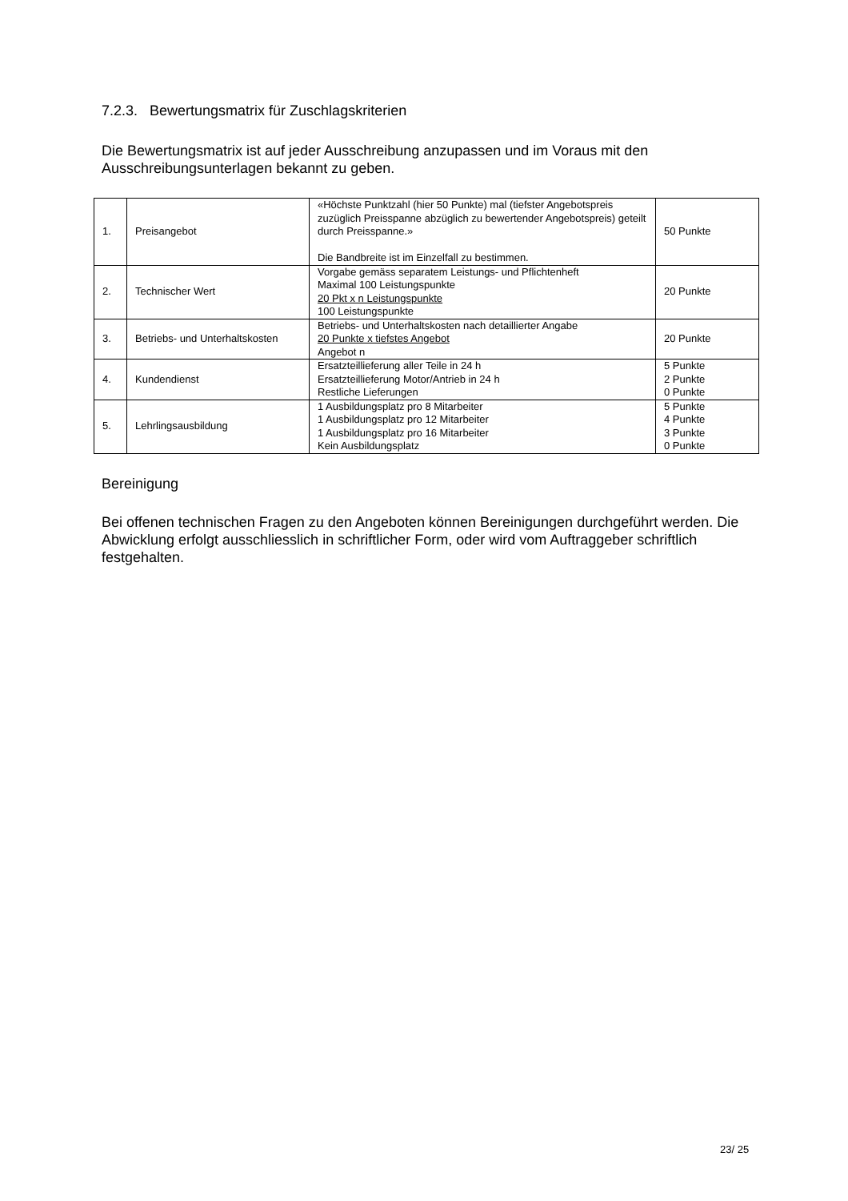7.2.3. Bewertungsmatrix für Zuschlagskriterien
Die Bewertungsmatrix ist auf jeder Ausschreibung anzupassen und im Voraus mit den Ausschreibungsunterlagen bekannt zu geben.
| 1. | Preisangebot | «Höchste Punktzahl (hier 50 Punkte) mal (tiefster Angebotspreis zuzüglich Preisspanne abzüglich zu bewertender Angebotspreis) geteilt durch Preisspanne.» Die Bandbreite ist im Einzelfall zu bestimmen. | 50 Punkte |
| 2. | Technischer Wert | Vorgabe gemäss separatem Leistungs- und Pflichtenheft Maximal 100 Leistungspunkte 20 Pkt x n Leistungspunkte 100 Leistungspunkte | 20 Punkte |
| 3. | Betriebs- und Unterhaltskosten | Betriebs- und Unterhaltskosten nach detaillierter Angabe 20 Punkte x tiefstes Angebot Angebot n | 20 Punkte |
| 4. | Kundendienst | Ersatzteillieferung aller Teile in 24 h Ersatzteillieferung Motor/Antrieb in 24 h Restliche Lieferungen | 5 Punkte 2 Punkte 0 Punkte |
| 5. | Lehrlingsausbildung | 1 Ausbildungsplatz pro 8 Mitarbeiter 1 Ausbildungsplatz pro 12 Mitarbeiter 1 Ausbildungsplatz pro 16 Mitarbeiter Kein Ausbildungsplatz | 5 Punkte 4 Punkte 3 Punkte 0 Punkte |
Bereinigung
Bei offenen technischen Fragen zu den Angeboten können Bereinigungen durchgeführt werden. Die Abwicklung erfolgt ausschliesslich in schriftlicher Form, oder wird vom Auftraggeber schriftlich festgehalten.
23/ 25